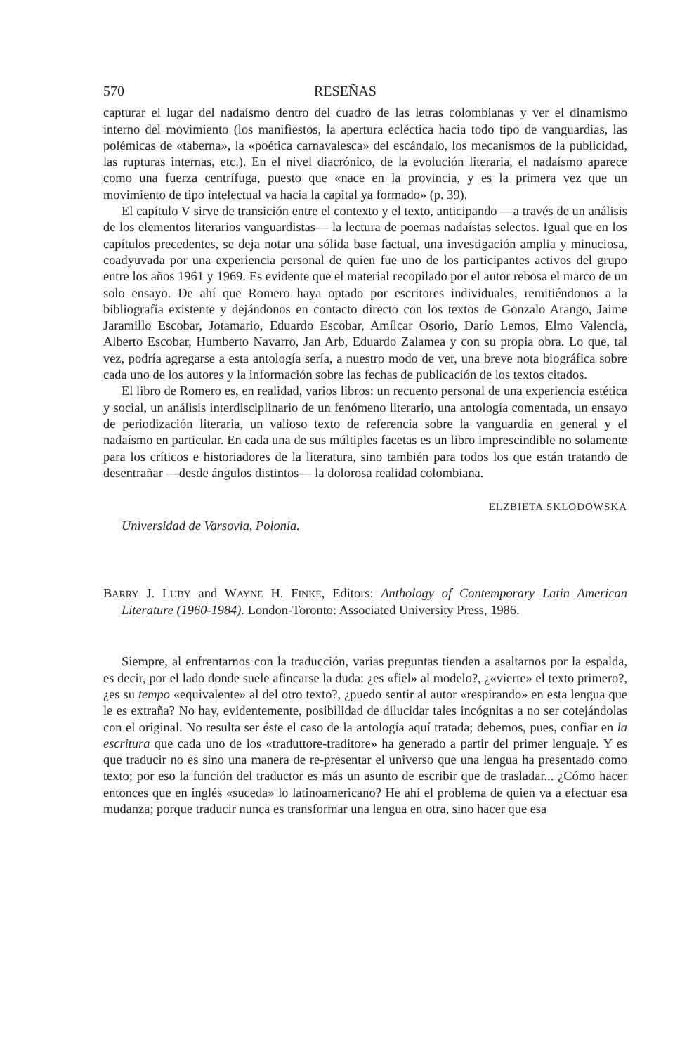570 RESEÑAS
capturar el lugar del nadaísmo dentro del cuadro de las letras colombianas y ver el dinamismo interno del movimiento (los manifiestos, la apertura ecléctica hacia todo tipo de vanguardias, las polémicas de «taberna», la «poética carnavalesca» del escándalo, los mecanismos de la publicidad, las rupturas internas, etc.). En el nivel diacrónico, de la evolución literaria, el nadaísmo aparece como una fuerza centrífuga, puesto que «nace en la provincia, y es la primera vez que un movimiento de tipo intelectual va hacia la capital ya formado» (p. 39).
El capítulo V sirve de transición entre el contexto y el texto, anticipando —a través de un análisis de los elementos literarios vanguardistas— la lectura de poemas nadaístas selectos. Igual que en los capítulos precedentes, se deja notar una sólida base factual, una investigación amplia y minuciosa, coadyuvada por una experiencia personal de quien fue uno de los participantes activos del grupo entre los años 1961 y 1969. Es evidente que el material recopilado por el autor rebosa el marco de un solo ensayo. De ahí que Romero haya optado por escritores individuales, remitiéndonos a la bibliografía existente y dejándonos en contacto directo con los textos de Gonzalo Arango, Jaime Jaramillo Escobar, Jotamario, Eduardo Escobar, Amílcar Osorio, Darío Lemos, Elmo Valencia, Alberto Escobar, Humberto Navarro, Jan Arb, Eduardo Zalamea y con su propia obra. Lo que, tal vez, podría agregarse a esta antología sería, a nuestro modo de ver, una breve nota biográfica sobre cada uno de los autores y la información sobre las fechas de publicación de los textos citados.
El libro de Romero es, en realidad, varios libros: un recuento personal de una experiencia estética y social, un análisis interdisciplinario de un fenómeno literario, una antología comentada, un ensayo de periodización literaria, un valioso texto de referencia sobre la vanguardia en general y el nadaísmo en particular. En cada una de sus múltiples facetas es un libro imprescindible no solamente para los críticos e historiadores de la literatura, sino también para todos los que están tratando de desentrañar —desde ángulos distintos— la dolorosa realidad colombiana.
ELZBIETA SKLODOWSKA
Universidad de Varsovia, Polonia.
BARRY J. LUBY and WAYNE H. FINKE, Editors: Anthology of Contemporary Latin American Literature (1960-1984). London-Toronto: Associated University Press, 1986.
Siempre, al enfrentarnos con la traducción, varias preguntas tienden a asaltarnos por la espalda, es decir, por el lado donde suele afincarse la duda: ¿es «fiel» al modelo?, ¿«vierte» el texto primero?, ¿es su tempo «equivalente» al del otro texto?, ¿puedo sentir al autor «respirando» en esta lengua que le es extraña? No hay, evidentemente, posibilidad de dilucidar tales incógnitas a no ser cotejándolas con el original. No resulta ser éste el caso de la antología aquí tratada; debemos, pues, confiar en la escritura que cada uno de los «traduttore-traditore» ha generado a partir del primer lenguaje. Y es que traducir no es sino una manera de re-presentar el universo que una lengua ha presentado como texto; por eso la función del traductor es más un asunto de escribir que de trasladar... ¿Cómo hacer entonces que en inglés «suceda» lo latinoamericano? He ahí el problema de quien va a efectuar esa mudanza; porque traducir nunca es transformar una lengua en otra, sino hacer que esa